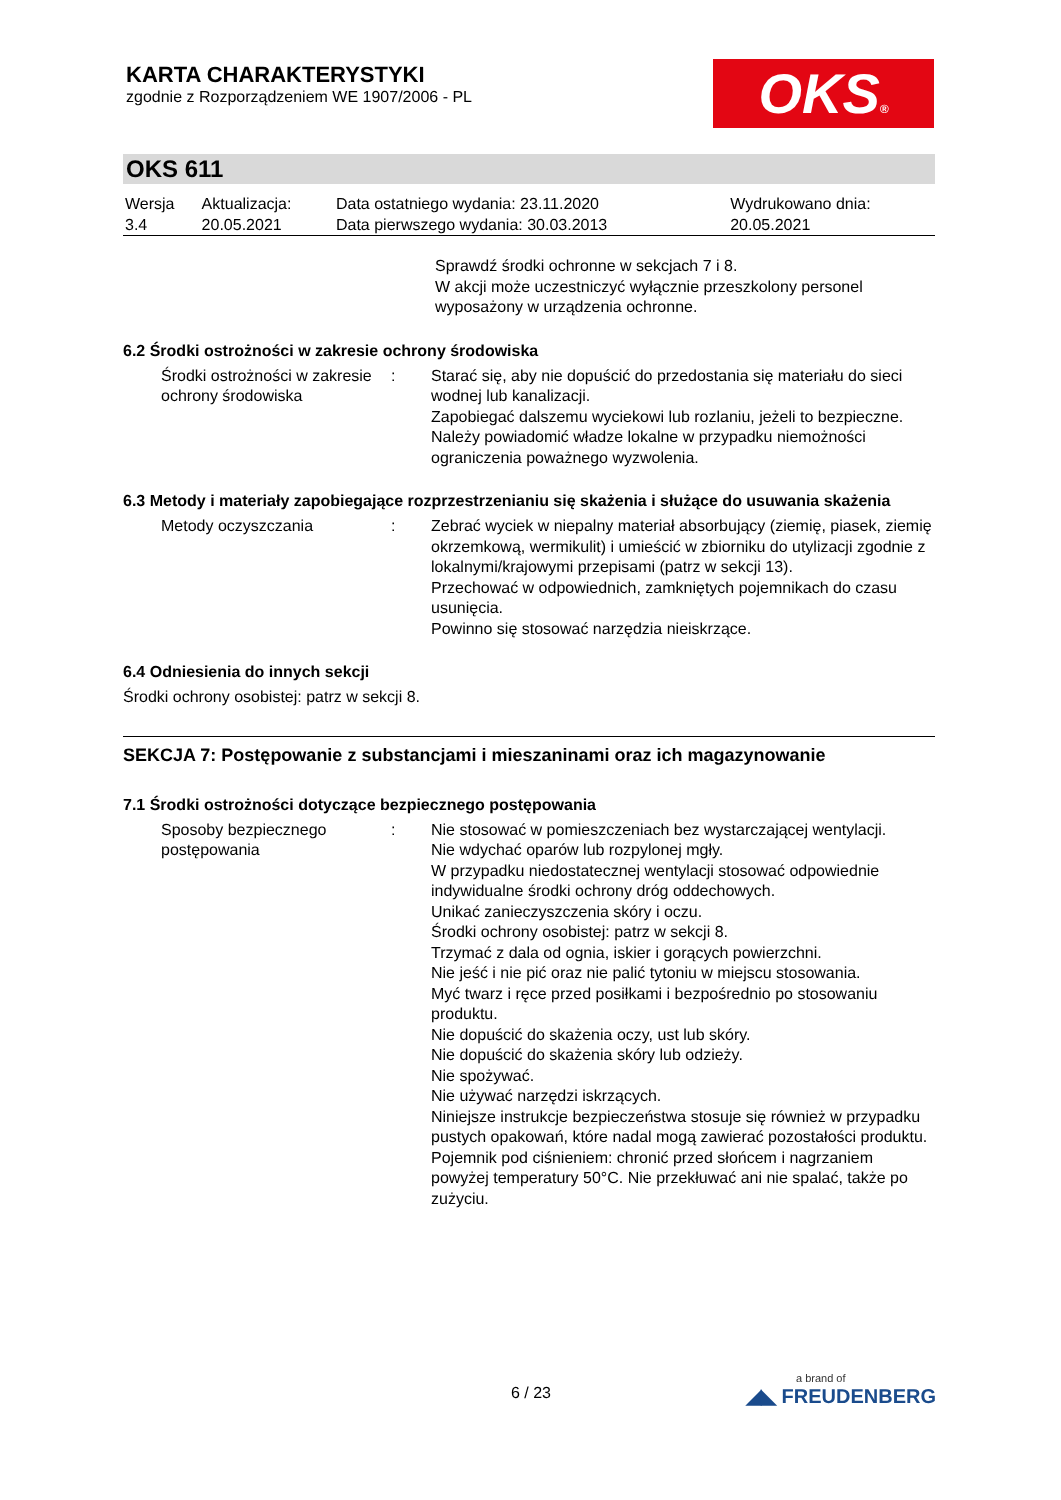KARTA CHARAKTERYSTYKI
zgodnie z Rozporządzeniem WE 1907/2006 - PL
OKS®
OKS 611
| Wersja 3.4 | Aktualizacja: 20.05.2021 | Data ostatniego wydania: 23.11.2020 Data pierwszego wydania: 30.03.2013 | Wydrukowano dnia: 20.05.2021 |
Sprawdź środki ochronne w sekcjach 7 i 8.
W akcji może uczestniczyć wyłącznie przeszkolony personel wyposażony w urządzenia ochronne.
6.2 Środki ostrożności w zakresie ochrony środowiska
| Środki ostrożności w zakresie ochrony środowiska | : | Starać się, aby nie dopuścić do przedostania się materiału do sieci wodnej lub kanalizacji. Zapobiegać dalszemu wyciekowi lub rozlaniu, jeżeli to bezpieczne. Należy powiadomić władze lokalne w przypadku niemożności ograniczenia poważnego wyzwolenia. |
6.3 Metody i materiały zapobiegające rozprzestrzenianiu się skażenia i służące do usuwania skażenia
| Metody oczyszczania | : | Zebrać wyciek w niepalny materiał absorbujący (ziemię, piasek, ziemię okrzemkową, wermikulit) i umieścić w zbiorniku do utylizacji zgodnie z lokalnymi/krajowymi przepisami (patrz w sekcji 13). Przechować w odpowiednich, zamkniętych pojemnikach do czasu usunięcia. Powinno się stosować narzędzia nieiskrzące. |
6.4 Odniesienia do innych sekcji
Środki ochrony osobistej: patrz w sekcji 8.
SEKCJA 7: Postępowanie z substancjami i mieszaninami oraz ich magazynowanie
7.1 Środki ostrożności dotyczące bezpiecznego postępowania
| Sposoby bezpiecznego postępowania | : | Nie stosować w pomieszczeniach bez wystarczającej wentylacji. Nie wdychać oparów lub rozpylonej mgły. W przypadku niedostatecznej wentylacji stosować odpowiednie indywidualne środki ochrony dróg oddechowych. Unikać zanieczyszczenia skóry i oczu. Środki ochrony osobistej: patrz w sekcji 8. Trzymać z dala od ognia, iskier i gorących powierzchni. Nie jeść i nie pić oraz nie palić tytoniu w miejscu stosowania. Myć twarz i ręce przed posiłkami i bezpośrednio po stosowaniu produktu. Nie dopuścić do skażenia oczy, ust lub skóry. Nie dopuścić do skażenia skóry lub odzieży. Nie spożywać. Nie używać narzędzi iskrzących. Niniejsze instrukcje bezpieczeństwa stosuje się również w przypadku pustych opakowań, które nadal mogą zawierać pozostałości produktu. Pojemnik pod ciśnieniem: chronić przed słońcem i nagrzaniem powyżej temperatury 50°C. Nie przekłuwać ani nie spalać, także po zużyciu. |
6 / 23
a brand of
◢◣ FREUDENBERG